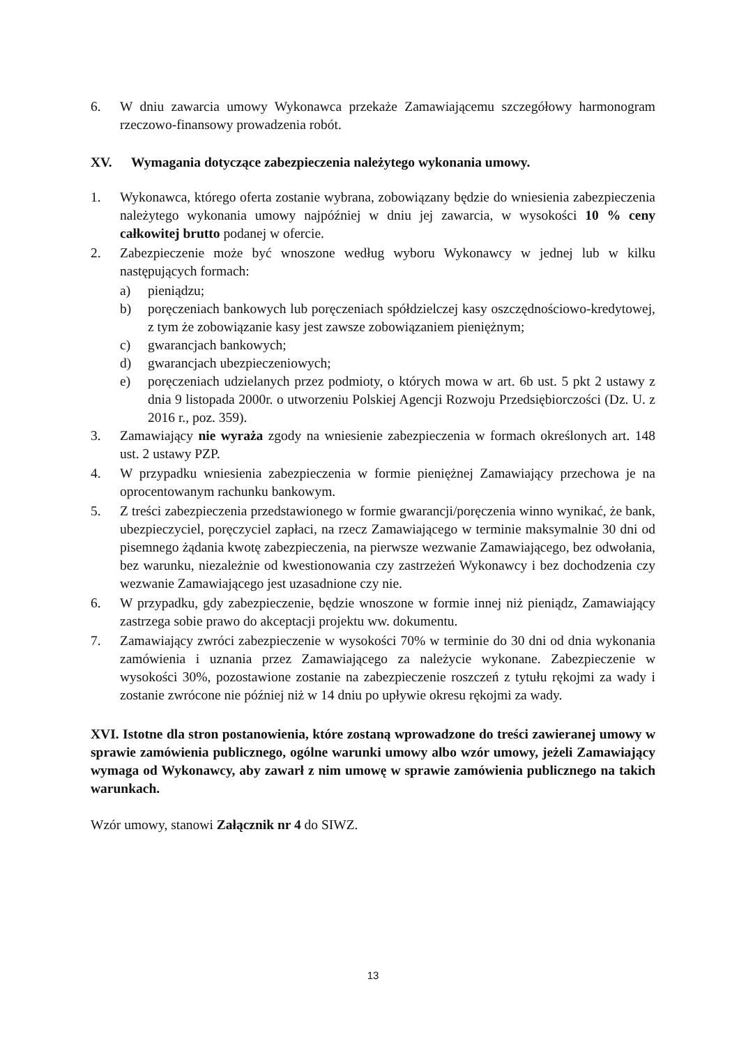6. W dniu zawarcia umowy Wykonawca przekaże Zamawiającemu szczegółowy harmonogram rzeczowo-finansowy prowadzenia robót.
XV. Wymagania dotyczące zabezpieczenia należytego wykonania umowy.
1. Wykonawca, którego oferta zostanie wybrana, zobowiązany będzie do wniesienia zabezpieczenia należytego wykonania umowy najpóźniej w dniu jej zawarcia, w wysokości 10 % ceny całkowitej brutto podanej w ofercie.
2. Zabezpieczenie może być wnoszone według wyboru Wykonawcy w jednej lub w kilku następujących formach:
a) pieniądzu;
b) poręczeniach bankowych lub poręczeniach spółdzielczej kasy oszczędnościowo-kredytowej, z tym że zobowiązanie kasy jest zawsze zobowiązaniem pieniężnym;
c) gwarancjach bankowych;
d) gwarancjach ubezpieczeniowych;
e) poręczeniach udzielanych przez podmioty, o których mowa w art. 6b ust. 5 pkt 2 ustawy z dnia 9 listopada 2000r. o utworzeniu Polskiej Agencji Rozwoju Przedsiębiorczości (Dz. U. z 2016 r., poz. 359).
3. Zamawiający nie wyraża zgody na wniesienie zabezpieczenia w formach określonych art. 148 ust. 2 ustawy PZP.
4. W przypadku wniesienia zabezpieczenia w formie pieniężnej Zamawiający przechowa je na oprocentowanym rachunku bankowym.
5. Z treści zabezpieczenia przedstawionego w formie gwarancji/poręczenia winno wynikać, że bank, ubezpieczyciel, poręczyciel zapłaci, na rzecz Zamawiającego w terminie maksymalnie 30 dni od pisemnego żądania kwotę zabezpieczenia, na pierwsze wezwanie Zamawiającego, bez odwołania, bez warunku, niezależnie od kwestionowania czy zastrzeżeń Wykonawcy i bez dochodzenia czy wezwanie Zamawiającego jest uzasadnione czy nie.
6. W przypadku, gdy zabezpieczenie, będzie wnoszone w formie innej niż pieniądz, Zamawiający zastrzega sobie prawo do akceptacji projektu ww. dokumentu.
7. Zamawiający zwróci zabezpieczenie w wysokości 70% w terminie do 30 dni od dnia wykonania zamówienia i uznania przez Zamawiającego za należycie wykonane. Zabezpieczenie w wysokości 30%, pozostawione zostanie na zabezpieczenie roszczeń z tytułu rękojmi za wady i zostanie zwrócone nie później niż w 14 dniu po upływie okresu rękojmi za wady.
XVI. Istotne dla stron postanowienia, które zostaną wprowadzone do treści zawieranej umowy w sprawie zamówienia publicznego, ogólne warunki umowy albo wzór umowy, jeżeli Zamawiający wymaga od Wykonawcy, aby zawarł z nim umowę w sprawie zamówienia publicznego na takich warunkach.
Wzór umowy, stanowi Załącznik nr 4 do SIWZ.
13